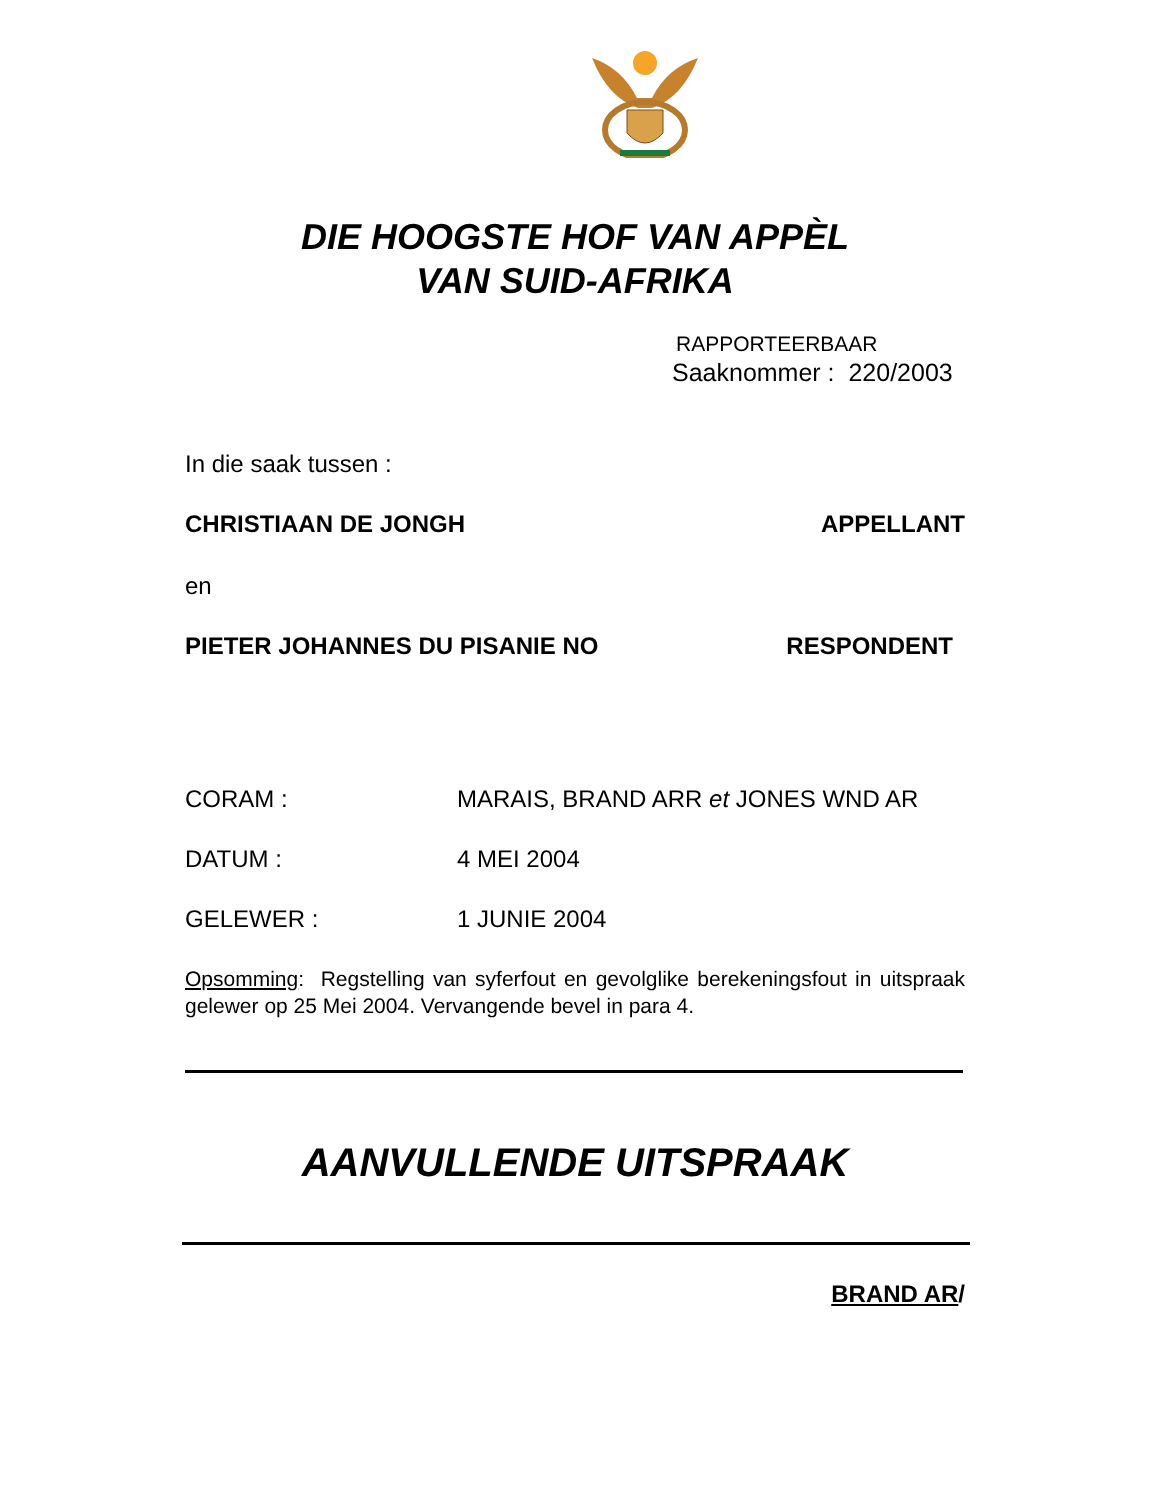DIE HOOGSTE HOF VAN APPÈL
VAN SUID-AFRIKA
RAPPORTEERBAAR
Saaknommer : 220/2003
In die saak tussen :
CHRISTIAAN DE JONGH APPELLANT
en
PIETER JOHANNES DU PISANIE NO RESPONDENT
CORAM : MARAIS, BRAND ARR et JONES WND AR
DATUM : 4 MEI 2004
GELEWER : 1 JUNIE 2004
Opsomming: Regstelling van syferfout en gevolglike berekeningsfout in uitspraak gelewer op 25 Mei 2004. Vervangende bevel in para 4.
AANVULLENDE UITSPRAAK
BRAND AR/